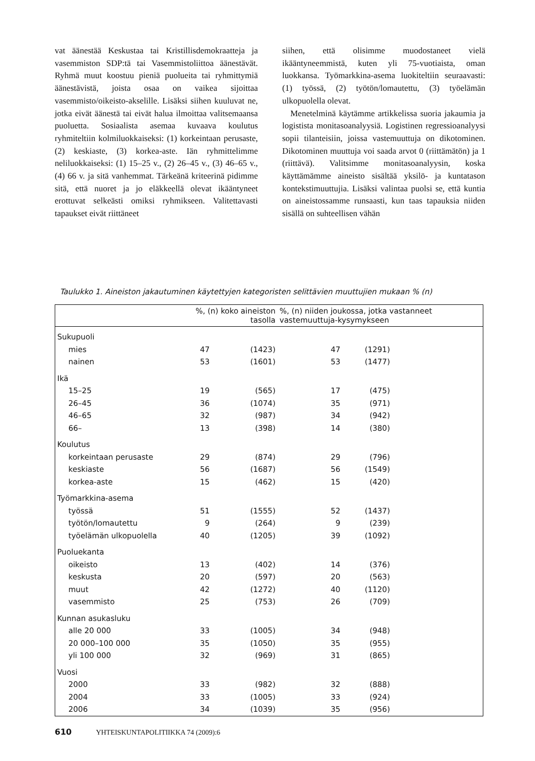vat äänestää Keskustaa tai Kristillisdemokraatteja ja vasemmiston SDP:tä tai Vasemmistoliittoa äänestävät. Ryhmä muut koostuu pieniä puolueita tai ryhmittymiä äänestävistä, joista osaa on vaikea sijoittaa vasemmisto/oikeisto-akselille. Lisäksi siihen kuuluvat ne, jotka eivät äänestä tai eivät halua ilmoittaa valitsemaansa puoluetta. Sosiaalista asemaa kuvaava koulutus ryhmiteltiin kolmiluokkaiseksi: (1) korkeintaan perusaste, (2) keskiaste, (3) korkea-aste. Iän ryhmittelimme neliluokkaiseksi: (1) 15–25 v., (2) 26–45 v., (3) 46–65 v., (4) 66 v. ja sitä vanhemmat. Tärkeänä kriteerinä pidimme sitä, että nuoret ja jo eläkkeellä olevat ikääntyneet erottuvat selkeästi omiksi ryhmikseen. Valitettavasti tapaukset eivät riittäneet
siihen, että olisimme muodostaneet vielä ikääntyneemmistä, kuten yli 75-vuotiaista, oman luokkansa. Työmarkkina-asema luokiteltiin seuraavasti: (1) työssä, (2) työtön/lomautettu, (3) työelämän ulkopuolella olevat.
Menetelminä käytämme artikkelissa suoria jakaumia ja logistista monitasoanalyysiä. Logistinen regressioanalyysi sopii tilanteisiin, joissa vastemuuttuja on dikotominen. Dikotominen muuttuja voi saada arvot 0 (riittämätön) ja 1 (riittävä). Valitsimme monitasoanalyysin, koska käyttämämme aineisto sisältää yksilö- ja kuntatason kontekstimuuttujia. Lisäksi valintaa puolsi se, että kuntia on aineistossamme runsaasti, kun taas tapauksia niiden sisällä on suhteellisen vähän
Taulukko 1. Aineiston jakautuminen käytettyjen kategoristen selittävien muuttujien mukaan % (n)
| | %, (n) koko aineiston tasolla | | %, (n) niiden joukossa, jotka vastanneet vastemuuttuja-kysymykseen | | |
| --- | --- | --- | --- | --- | --- |
| Sukupuoli | | | | | |
| mies | 47 | (1423) | 47 | (1291) | |
| nainen | 53 | (1601) | 53 | (1477) | |
| Ikä | | | | | |
| 15–25 | 19 | (565) | 17 | (475) | |
| 26–45 | 36 | (1074) | 35 | (971) | |
| 46–65 | 32 | (987) | 34 | (942) | |
| 66– | 13 | (398) | 14 | (380) | |
| Koulutus | | | | | |
| korkeintaan perusaste | 29 | (874) | 29 | (796) | |
| keskiaste | 56 | (1687) | 56 | (1549) | |
| korkea-aste | 15 | (462) | 15 | (420) | |
| Työmarkkina-asema | | | | | |
| työssä | 51 | (1555) | 52 | (1437) | |
| työtön/lomautettu | 9 | (264) | 9 | (239) | |
| työelämän ulkopuolella | 40 | (1205) | 39 | (1092) | |
| Puoluekanta | | | | | |
| oikeisto | 13 | (402) | 14 | (376) | |
| keskusta | 20 | (597) | 20 | (563) | |
| muut | 42 | (1272) | 40 | (1120) | |
| vasemmisto | 25 | (753) | 26 | (709) | |
| Kunnan asukasluku | | | | | |
| alle 20 000 | 33 | (1005) | 34 | (948) | |
| 20 000–100 000 | 35 | (1050) | 35 | (955) | |
| yli 100 000 | 32 | (969) | 31 | (865) | |
| Vuosi | | | | | |
| 2000 | 33 | (982) | 32 | (888) | |
| 2004 | 33 | (1005) | 33 | (924) | |
| 2006 | 34 | (1039) | 35 | (956) | |
610 YHTEISKUNTAPOLITIIKKA 74 (2009):6